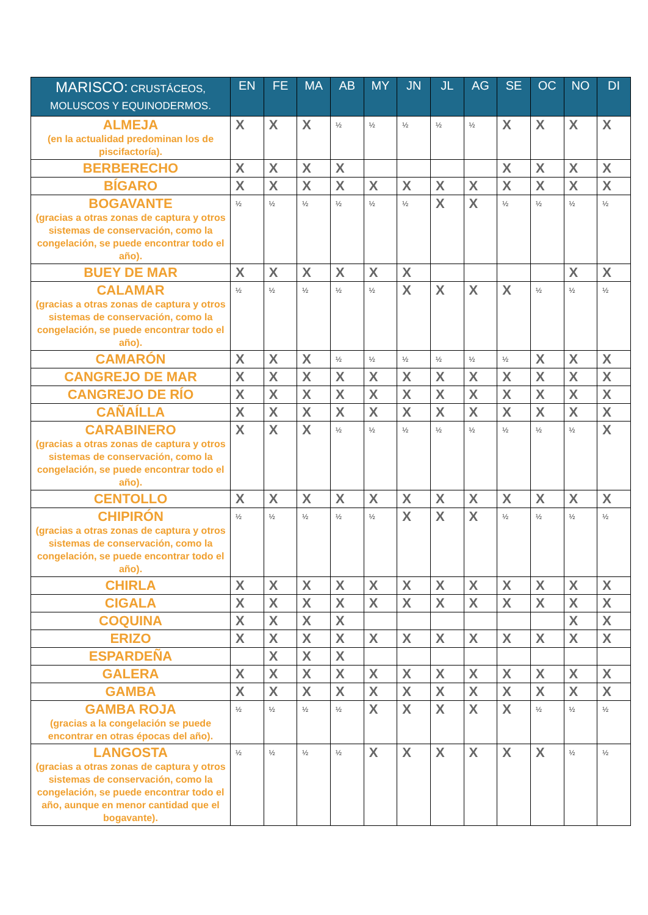| MARISCO: CRUSTÁCEOS, MOLUSCOS Y EQUINODERMOS. | EN | FE | MA | AB | MY | JN | JL | AG | SE | OC | NO | DI |
| --- | --- | --- | --- | --- | --- | --- | --- | --- | --- | --- | --- | --- |
| ALMEJA (en la actualidad predominan los de piscifactoría). | X | X | X | ½ | ½ | ½ | ½ | ½ | X | X | X | X |
| BERBERECHO | X | X | X | X | | | | | X | X | X | X |
| BÍGARO | X | X | X | X | X | X | X | X | X | X | X | X |
| BOGAVANTE (gracias a otras zonas de captura y otros sistemas de conservación, como la congelación, se puede encontrar todo el año). | ½ | ½ | ½ | ½ | ½ | ½ | X | X | ½ | ½ | ½ | ½ |
| BUEY DE MAR | X | X | X | X | X | X | | | | | X | X |
| CALAMAR (gracias a otras zonas de captura y otros sistemas de conservación, como la congelación, se puede encontrar todo el año). | ½ | ½ | ½ | ½ | ½ | X | X | X | X | ½ | ½ | ½ |
| CAMARÓN | X | X | X | ½ | ½ | ½ | ½ | ½ | ½ | X | X | X |
| CANGREJO DE MAR | X | X | X | X | X | X | X | X | X | X | X | X |
| CANGREJO DE RÍO | X | X | X | X | X | X | X | X | X | X | X | X |
| CAÑAÍLLA | X | X | X | X | X | X | X | X | X | X | X | X |
| CARABINERO (gracias a otras zonas de captura y otros sistemas de conservación, como la congelación, se puede encontrar todo el año). | X | X | X | ½ | ½ | ½ | ½ | ½ | ½ | ½ | ½ | X |
| CENTOLLO | X | X | X | X | X | X | X | X | X | X | X | X |
| CHIPIRÓN (gracias a otras zonas de captura y otros sistemas de conservación, como la congelación, se puede encontrar todo el año). | ½ | ½ | ½ | ½ | ½ | X | X | X | ½ | ½ | ½ | ½ |
| CHIRLA | X | X | X | X | X | X | X | X | X | X | X | X |
| CIGALA | X | X | X | X | X | X | X | X | X | X | X | X |
| COQUINA | X | X | X | X | | | | | | | X | X |
| ERIZO | X | X | X | X | X | X | X | X | X | X | X | X |
| ESPARDEÑA | | X | X | X | | | | | | | | |
| GALERA | X | X | X | X | X | X | X | X | X | X | X | X |
| GAMBA | X | X | X | X | X | X | X | X | X | X | X | X |
| GAMBA ROJA (gracias a la congelación se puede encontrar en otras épocas del año). | ½ | ½ | ½ | ½ | X | X | X | X | X | ½ | ½ | ½ |
| LANGOSTA (gracias a otras zonas de captura y otros sistemas de conservación, como la congelación, se puede encontrar todo el año, aunque en menor cantidad que el bogavante). | ½ | ½ | ½ | ½ | X | X | X | X | X | X | ½ | ½ |